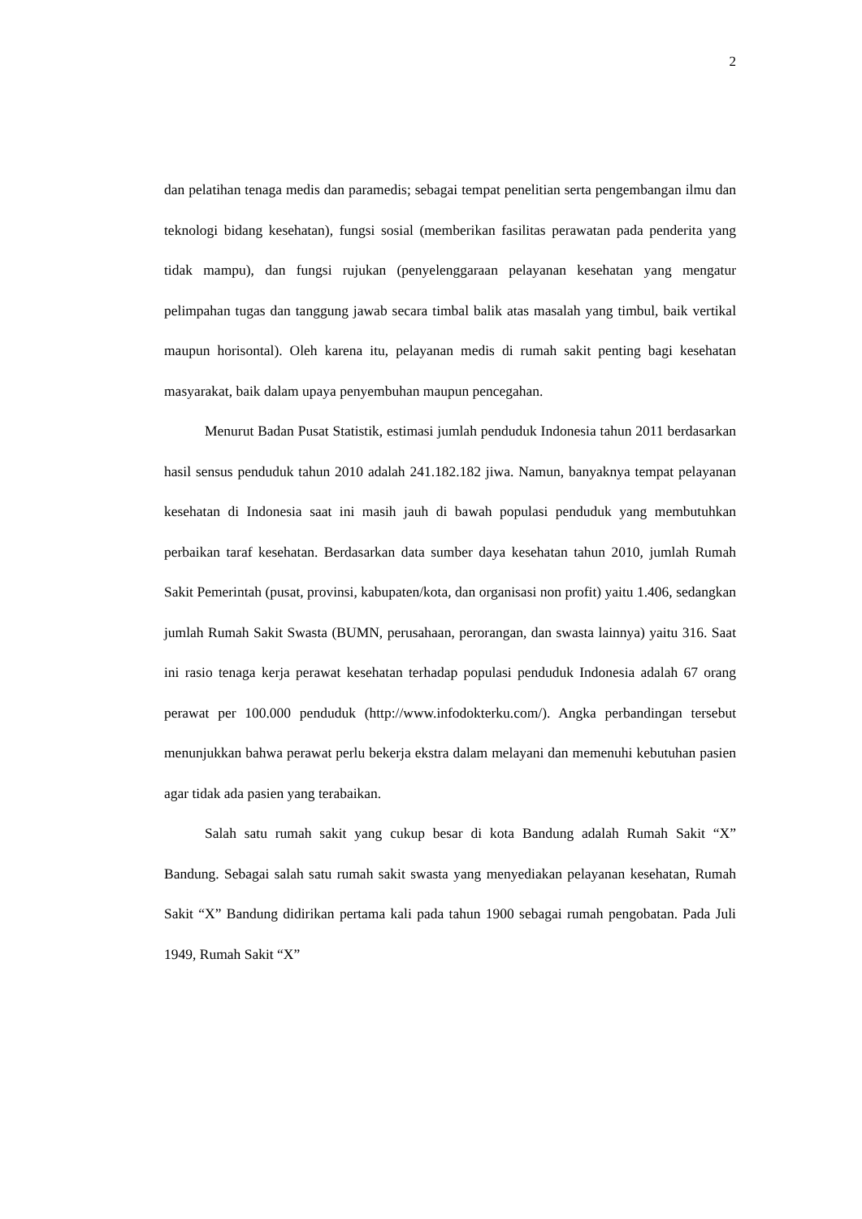2
dan pelatihan tenaga medis dan paramedis; sebagai tempat penelitian serta pengembangan ilmu dan teknologi bidang kesehatan), fungsi sosial (memberikan fasilitas perawatan pada penderita yang tidak mampu), dan fungsi rujukan (penyelenggaraan pelayanan kesehatan yang mengatur pelimpahan tugas dan tanggung jawab secara timbal balik atas masalah yang timbul, baik vertikal maupun horisontal). Oleh karena itu, pelayanan medis di rumah sakit penting bagi kesehatan masyarakat, baik dalam upaya penyembuhan maupun pencegahan.
Menurut Badan Pusat Statistik, estimasi jumlah penduduk Indonesia tahun 2011 berdasarkan hasil sensus penduduk tahun 2010 adalah 241.182.182 jiwa. Namun, banyaknya tempat pelayanan kesehatan di Indonesia saat ini masih jauh di bawah populasi penduduk yang membutuhkan perbaikan taraf kesehatan. Berdasarkan data sumber daya kesehatan tahun 2010, jumlah Rumah Sakit Pemerintah (pusat, provinsi, kabupaten/kota, dan organisasi non profit) yaitu 1.406, sedangkan jumlah Rumah Sakit Swasta (BUMN, perusahaan, perorangan, dan swasta lainnya) yaitu 316. Saat ini rasio tenaga kerja perawat kesehatan terhadap populasi penduduk Indonesia adalah 67 orang perawat per 100.000 penduduk (http://www.infodokterku.com/). Angka perbandingan tersebut menunjukkan bahwa perawat perlu bekerja ekstra dalam melayani dan memenuhi kebutuhan pasien agar tidak ada pasien yang terabaikan.
Salah satu rumah sakit yang cukup besar di kota Bandung adalah Rumah Sakit “X” Bandung. Sebagai salah satu rumah sakit swasta yang menyediakan pelayanan kesehatan, Rumah Sakit “X” Bandung didirikan pertama kali pada tahun 1900 sebagai rumah pengobatan. Pada Juli 1949, Rumah Sakit “X”